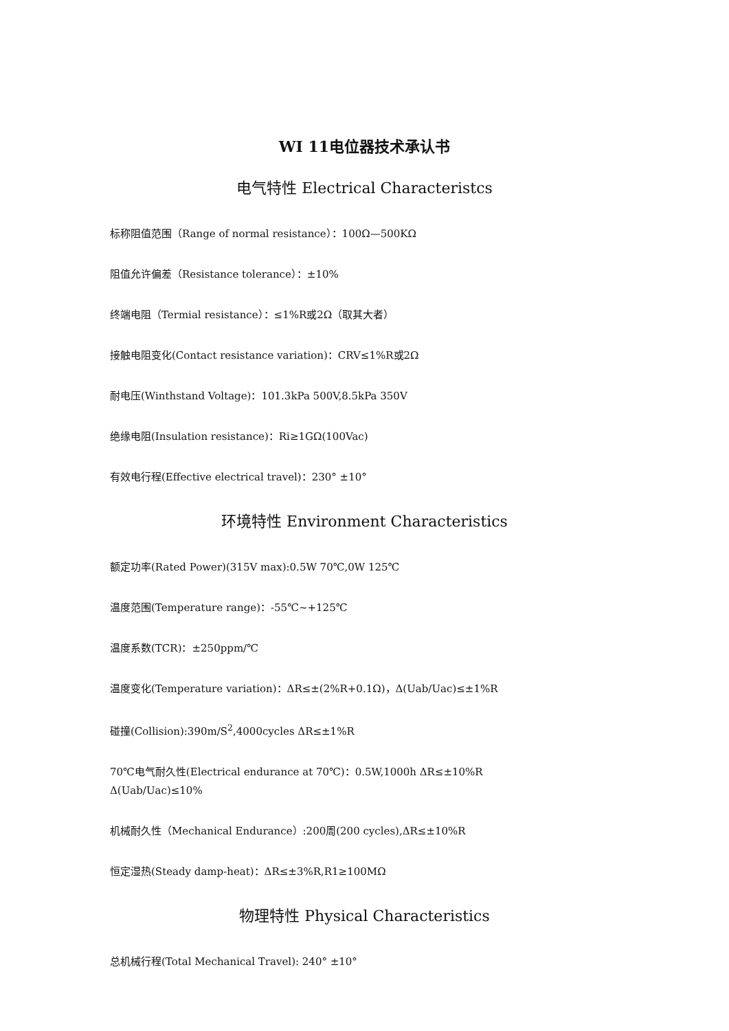WI 11电位器技术承认书
电气特性 Electrical Characteristcs
标称阻值范围（Range of normal resistance）：100Ω—500KΩ
阻值允许偏差（Resistance tolerance）：±10%
终端电阻（Termial resistance）：≤1%R或2Ω（取其大者）
接触电阻变化(Contact resistance variation)：CRV≤1%R或2Ω
耐电压(Winthstand Voltage)：101.3kPa 500V,8.5kPa 350V
绝缘电阻(Insulation resistance)：Ri≥1GΩ(100Vac)
有效电行程(Effective electrical travel)：230° ±10°
环境特性 Environment Characteristics
额定功率(Rated Power)(315V max):0.5W 70℃,0W 125℃
温度范围(Temperature range)：-55℃~+125℃
温度系数(TCR)：±250ppm/℃
温度变化(Temperature variation)：ΔR≤±(2%R+0.1Ω)，Δ(Uab/Uac)≤±1%R
碰撞(Collision):390m/S<sup>2</sup>,4000cycles ΔR≤±1%R
70℃电气耐久性(Electrical endurance at 70℃)：0.5W,1000h ΔR≤±10%R
Δ(Uab/Uac)≤10%
机械耐久性（Mechanical Endurance）:200周(200 cycles),ΔR≤±10%R
恒定湿热(Steady damp-heat)：ΔR≤±3%R,R1≥100MΩ
物理特性 Physical Characteristics
总机械行程(Total Mechanical Travel): 240° ±10°